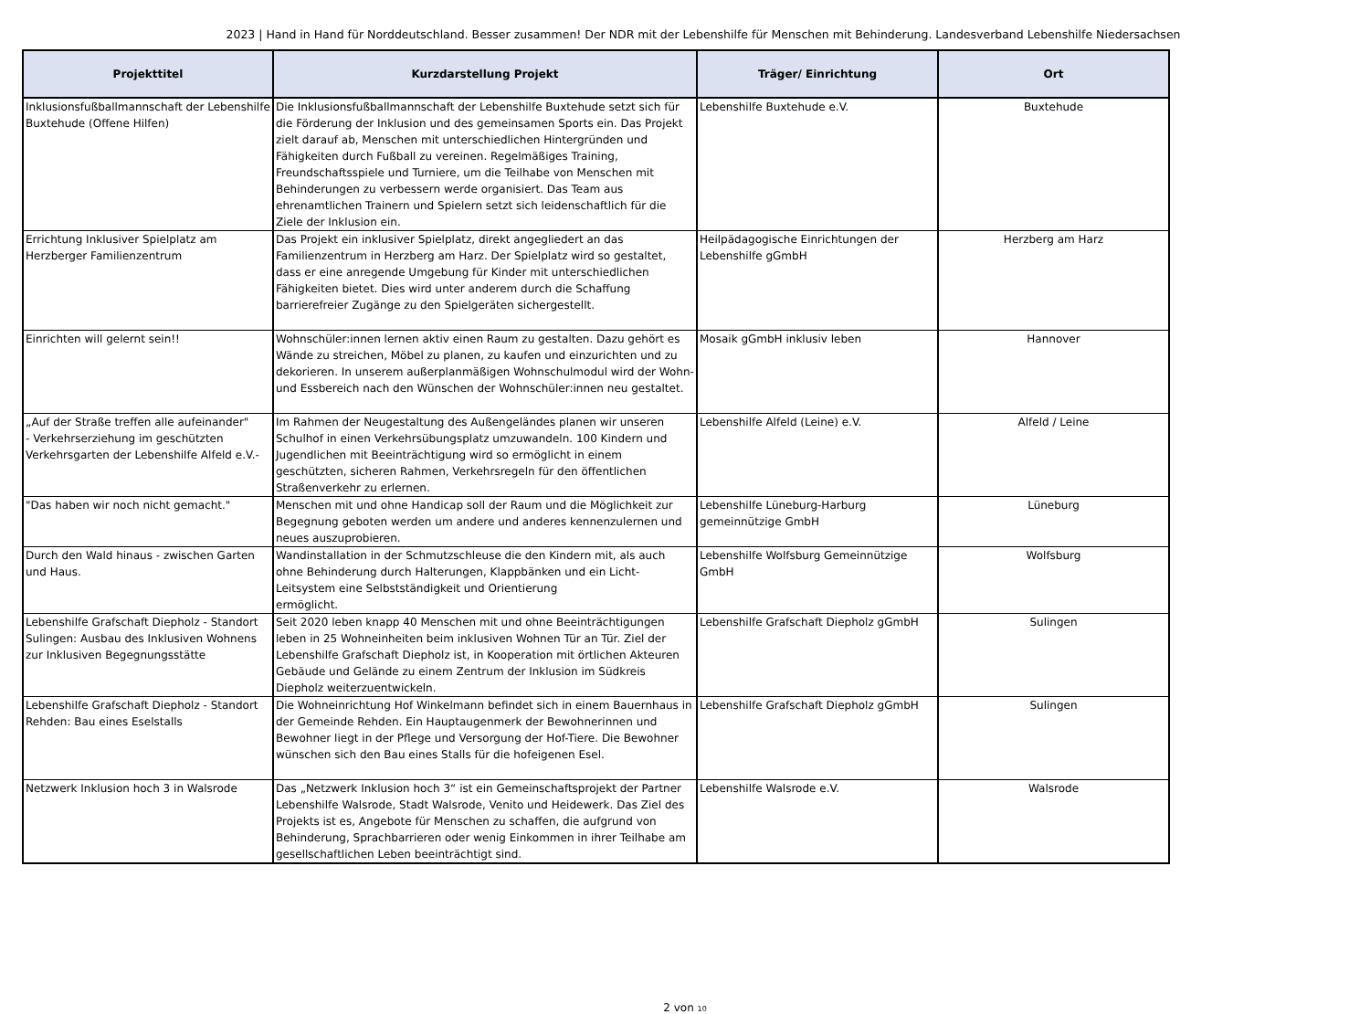2023 | Hand in Hand für Norddeutschland. Besser zusammen! Der NDR mit der Lebenshilfe für Menschen mit Behinderung. Landesverband Lebenshilfe Niedersachsen
| Projekttitel | Kurzdarstellung Projekt | Träger/ Einrichtung | Ort |
| --- | --- | --- | --- |
| Inklusionsfußballmannschaft der Lebenshilfe Buxtehude (Offene Hilfen) | Die Inklusionsfußballmannschaft der Lebenshilfe Buxtehude setzt sich für die Förderung der Inklusion und des gemeinsamen Sports ein. Das Projekt zielt darauf ab, Menschen mit unterschiedlichen Hintergründen und Fähigkeiten durch Fußball zu vereinen. Regelmäßiges Training, Freundschaftsspiele und Turniere, um die Teilhabe von Menschen mit Behinderungen zu verbessern werde organisiert. Das Team aus ehrenamtlichen Trainern und Spielern setzt sich leidenschaftlich für die Ziele der Inklusion ein. | Lebenshilfe Buxtehude e.V. | Buxtehude |
| Errichtung Inklusiver Spielplatz am Herzberger Familienzentrum | Das Projekt ein inklusiver Spielplatz, direkt angegliedert an das Familienzentrum in Herzberg am Harz. Der Spielplatz wird so gestaltet, dass er eine anregende Umgebung für Kinder mit unterschiedlichen Fähigkeiten bietet. Dies wird unter anderem durch die Schaffung barrierefreier Zugänge zu den Spielgeräten sichergestellt. | Heilpädagogische Einrichtungen der Lebenshilfe gGmbH | Herzberg am Harz |
| Einrichten will gelernt sein!! | Wohnschüler:innen lernen aktiv einen Raum zu gestalten. Dazu gehört es Wände zu streichen, Möbel zu planen, zu kaufen und einzurichten und zu dekorieren. In unserem außerplanmäßigen Wohnschulmodul wird der Wohn- und Essbereich nach den Wünschen der Wohnschüler:innen neu gestaltet. | Mosaik gGmbH inklusiv leben | Hannover |
| „Auf der Straße treffen alle aufeinander" - Verkehrserziehung im geschützten Verkehrsgarten der Lebenshilfe Alfeld e.V.- | Im Rahmen der Neugestaltung des Außengeländes planen wir unseren Schulhof in einen Verkehrsübungsplatz umzuwandeln. 100 Kindern und Jugendlichen mit Beeinträchtigung wird so ermöglicht in einem geschützten, sicheren Rahmen, Verkehrsregeln für den öffentlichen Straßenverkehr zu erlernen. | Lebenshilfe Alfeld (Leine) e.V. | Alfeld / Leine |
| "Das haben wir noch nicht gemacht." | Menschen mit und ohne Handicap soll der Raum und die Möglichkeit zur Begegnung geboten werden um andere und anderes kennenzulernen und neues auszuprobieren. | Lebenshilfe Lüneburg-Harburg gemeinnützige GmbH | Lüneburg |
| Durch den Wald hinaus - zwischen Garten und Haus. | Wandinstallation in der Schmutzschleuse die den Kindern mit, als auch ohne Behinderung durch Halterungen, Klappbänken und ein Licht-Leitsystem eine Selbstständigkeit und Orientierung ermöglicht. | Lebenshilfe Wolfsburg Gemeinnützige GmbH | Wolfsburg |
| Lebenshilfe Grafschaft Diepholz - Standort Sulingen: Ausbau des Inklusiven Wohnens zur Inklusiven Begegnungsstätte | Seit 2020 leben knapp 40 Menschen mit und ohne Beeinträchtigungen leben in 25 Wohneinheiten beim inklusiven Wohnen Tür an Tür. Ziel der Lebenshilfe Grafschaft Diepholz ist, in Kooperation mit örtlichen Akteuren Gebäude und Gelände zu einem Zentrum der Inklusion im Südkreis Diepholz weiterzuentwickeln. | Lebenshilfe Grafschaft Diepholz gGmbH | Sulingen |
| Lebenshilfe Grafschaft Diepholz - Standort Rehden: Bau eines Eselstalls | Die Wohneinrichtung Hof Winkelmann befindet sich in einem Bauernhaus in der Gemeinde Rehden. Ein Hauptaugenmerk der Bewohnerinnen und Bewohner liegt in der Pflege und Versorgung der Hof-Tiere. Die Bewohner wünschen sich den Bau eines Stalls für die hofeigenen Esel. | Lebenshilfe Grafschaft Diepholz gGmbH | Sulingen |
| Netzwerk Inklusion hoch 3 in Walsrode | Das „Netzwerk Inklusion hoch 3“ ist ein Gemeinschaftsprojekt der Partner Lebenshilfe Walsrode, Stadt Walsrode, Venito und Heidewerk. Das Ziel des Projekts ist es, Angebote für Menschen zu schaffen, die aufgrund von Behinderung, Sprachbarrieren oder wenig Einkommen in ihrer Teilhabe am gesellschaftlichen Leben beeinträchtigt sind. | Lebenshilfe Walsrode e.V. | Walsrode |
2 von 10